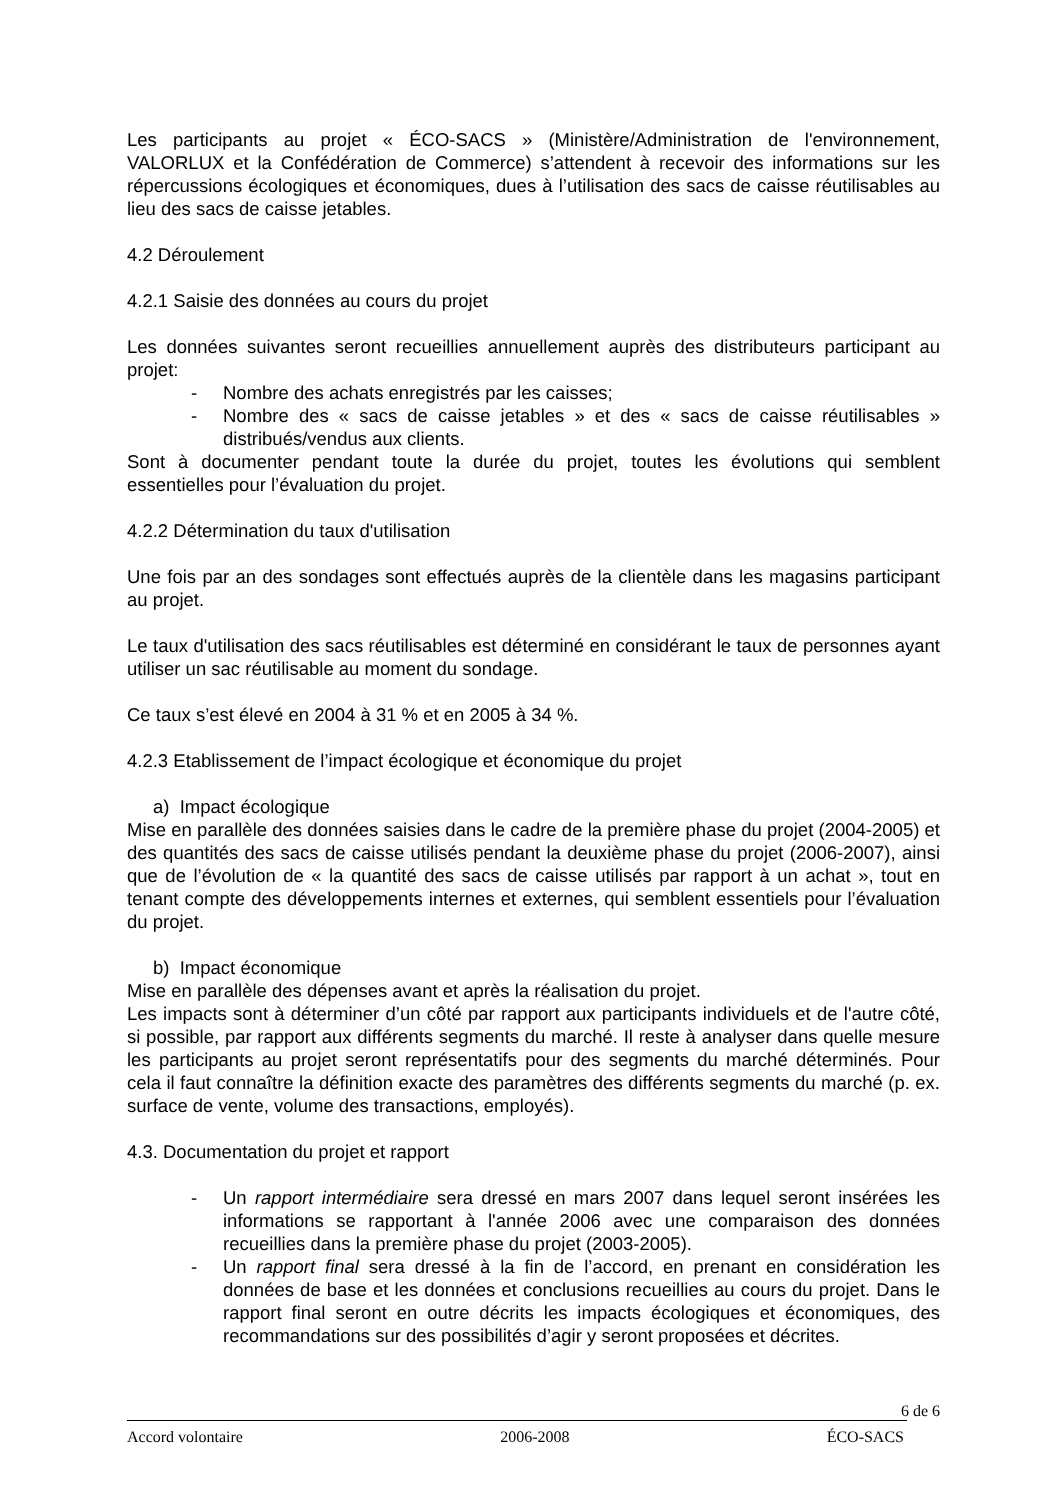Les participants au projet « ÉCO-SACS » (Ministère/Administration de l'environnement, VALORLUX et la Confédération de Commerce) s’attendent à recevoir des informations sur les répercussions écologiques et économiques, dues à l’utilisation des sacs de caisse réutilisables au lieu des sacs de caisse jetables.
4.2 Déroulement
4.2.1 Saisie des données au cours du projet
Les données suivantes seront recueillies annuellement auprès des distributeurs participant au projet:
- Nombre des achats enregistrés par les caisses;
- Nombre des « sacs de caisse jetables » et des « sacs de caisse réutilisables » distribués/vendus aux clients.
Sont à documenter pendant toute la durée du projet, toutes les évolutions qui semblent essentielles pour l’évaluation du projet.
4.2.2 Détermination du taux d'utilisation
Une fois par an des sondages sont effectués auprès de la clientèle dans les magasins participant au projet.
Le taux d'utilisation des sacs réutilisables est déterminé en considérant le taux de personnes ayant utiliser un sac réutilisable au moment du sondage.
Ce taux s’est élevé en 2004 à 31 % et en 2005 à 34 %.
4.2.3 Etablissement de l’impact écologique et économique du projet
a) Impact écologique
Mise en parallèle des données saisies dans le cadre de la première phase du projet (2004-2005) et des quantités des sacs de caisse utilisés pendant la deuxième phase du projet (2006-2007), ainsi que de l’évolution de « la quantité des sacs de caisse utilisés par rapport à un achat », tout en tenant compte des développements internes et externes, qui semblent essentiels pour l’évaluation du projet.
b) Impact économique
Mise en parallèle des dépenses avant et après la réalisation du projet.
Les impacts sont à déterminer d’un côté par rapport aux participants individuels et de l'autre côté, si possible, par rapport aux différents segments du marché. Il reste à analyser dans quelle mesure les participants au projet seront représentatifs pour des segments du marché déterminés. Pour cela il faut connaître la définition exacte des paramètres des différents segments du marché (p. ex. surface de vente, volume des transactions, employés).
4.3. Documentation du projet et rapport
- Un rapport intermédiaire sera dressé en mars 2007 dans lequel seront insérées les informations se rapportant à l'année 2006 avec une comparaison des données recueillies dans la première phase du projet (2003-2005).
- Un rapport final sera dressé à la fin de l’accord, en prenant en considération les données de base et les données et conclusions recueillies au cours du projet. Dans le rapport final seront en outre décrits les impacts écologiques et économiques, des recommandations sur des possibilités d’agir y seront proposées et décrites.
6 de 6
Accord volontaire 2006-2008 ÉCO-SACS